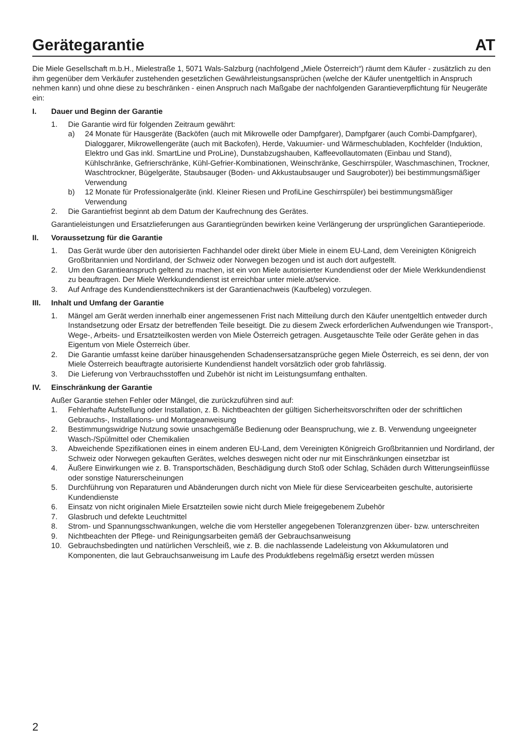Gerätegarantie AT
Die Miele Gesellschaft m.b.H., Mielestraße 1, 5071 Wals-Salzburg (nachfolgend „Miele Österreich“) räumt dem Käufer - zusätzlich zu den ihm gegenüber dem Verkäufer zustehenden gesetzlichen Gewährleistungsansprüchen (welche der Käufer unentgeltlich in Anspruch nehmen kann) und ohne diese zu beschränken - einen Anspruch nach Maßgabe der nachfolgenden Garantieverpflichtung für Neugeräte ein:
I. Dauer und Beginn der Garantie
1. Die Garantie wird für folgenden Zeitraum gewährt:
a) 24 Monate für Hausgeräte (Backöfen (auch mit Mikrowelle oder Dampfgarer), Dampfgarer (auch Combi-Dampfgarer), Dialoggarer, Mikrowellengeräte (auch mit Backofen), Herde, Vakuumier- und Wärmeschubladen, Kochfelder (Induktion, Elektro und Gas inkl. SmartLine und ProLine), Dunstabzugshauben, Kaffeevollautomaten (Einbau und Stand), Kühlschränke, Gefrierschränke, Kühl-Gefrier-Kombinationen, Weinschränke, Geschirrspüler, Waschmaschinen, Trockner, Waschtrockner, Bügelgeräte, Staubsauger (Boden- und Akkustaubsauger und Saugroboter)) bei bestimmungsmäßiger Verwendung
b) 12 Monate für Professionalgeräte (inkl. Kleiner Riesen und ProfiLine Geschirrspüler) bei bestimmungsmäßiger Verwendung
2. Die Garantiefrist beginnt ab dem Datum der Kaufrechnung des Gerätes.
Garantieleistungen und Ersatzlieferungen aus Garantiegründen bewirken keine Verlängerung der ursprünglichen Garantieperiode.
II. Voraussetzung für die Garantie
1. Das Gerät wurde über den autorisierten Fachhandel oder direkt über Miele in einem EU-Land, dem Vereinigten Königreich Großbritannien und Nordirland, der Schweiz oder Norwegen bezogen und ist auch dort aufgestellt.
2. Um den Garantieanspruch geltend zu machen, ist ein von Miele autorisierter Kundendienst oder der Miele Werkkundendienst zu beauftragen. Der Miele Werkkundendienst ist erreichbar unter miele.at/service.
3. Auf Anfrage des Kundendiensttechnikers ist der Garantienachweis (Kaufbeleg) vorzulegen.
III. Inhalt und Umfang der Garantie
1. Mängel am Gerät werden innerhalb einer angemessenen Frist nach Mitteilung durch den Käufer unentgeltlich entweder durch Instandsetzung oder Ersatz der betreffenden Teile beseitigt. Die zu diesem Zweck erforderlichen Aufwendungen wie Transport-, Wege-, Arbeits- und Ersatzteilkosten werden von Miele Österreich getragen. Ausgetauschte Teile oder Geräte gehen in das Eigentum von Miele Österreich über.
2. Die Garantie umfasst keine darüber hinausgehenden Schadensersatzansprüche gegen Miele Österreich, es sei denn, der von Miele Österreich beauftragte autorisierte Kundendienst handelt vorsätzlich oder grob fahrlässig.
3. Die Lieferung von Verbrauchsstoffen und Zubehör ist nicht im Leistungsumfang enthalten.
IV. Einschränkung der Garantie
Außer Garantie stehen Fehler oder Mängel, die zurückzuführen sind auf:
1. Fehlerhafte Aufstellung oder Installation, z. B. Nichtbeachten der gültigen Sicherheitsvorschriften oder der schriftlichen Gebrauchs-, Installations- und Montageanweisung
2. Bestimmungswidrige Nutzung sowie unsachgemäße Bedienung oder Beanspruchung, wie z. B. Verwendung ungeeigneter Wasch-/Spülmittel oder Chemikalien
3. Abweichende Spezifikationen eines in einem anderen EU-Land, dem Vereinigten Königreich Großbritannien und Nordirland, der Schweiz oder Norwegen gekauften Gerätes, welches deswegen nicht oder nur mit Einschränkungen einsetzbar ist
4. Äußere Einwirkungen wie z. B. Transportschäden, Beschädigung durch Stoß oder Schlag, Schäden durch Witterungseinflüsse oder sonstige Naturerscheinungen
5. Durchführung von Reparaturen und Abänderungen durch nicht von Miele für diese Servicearbeiten geschulte, autorisierte Kundendienste
6. Einsatz von nicht originalen Miele Ersatzteilen sowie nicht durch Miele freigegebenem Zubehör
7. Glasbruch und defekte Leuchtmittel
8. Strom- und Spannungsschwankungen, welche die vom Hersteller angegebenen Toleranzgrenzen über- bzw. unterschreiten
9. Nichtbeachten der Pflege- und Reinigungsarbeiten gemäß der Gebrauchsanweisung
10. Gebrauchsbedingten und natürlichen Verschleiß, wie z. B. die nachlassende Ladeleistung von Akkumulatoren und Komponenten, die laut Gebrauchsanweisung im Laufe des Produktlebens regelmäßig ersetzt werden müssen
2